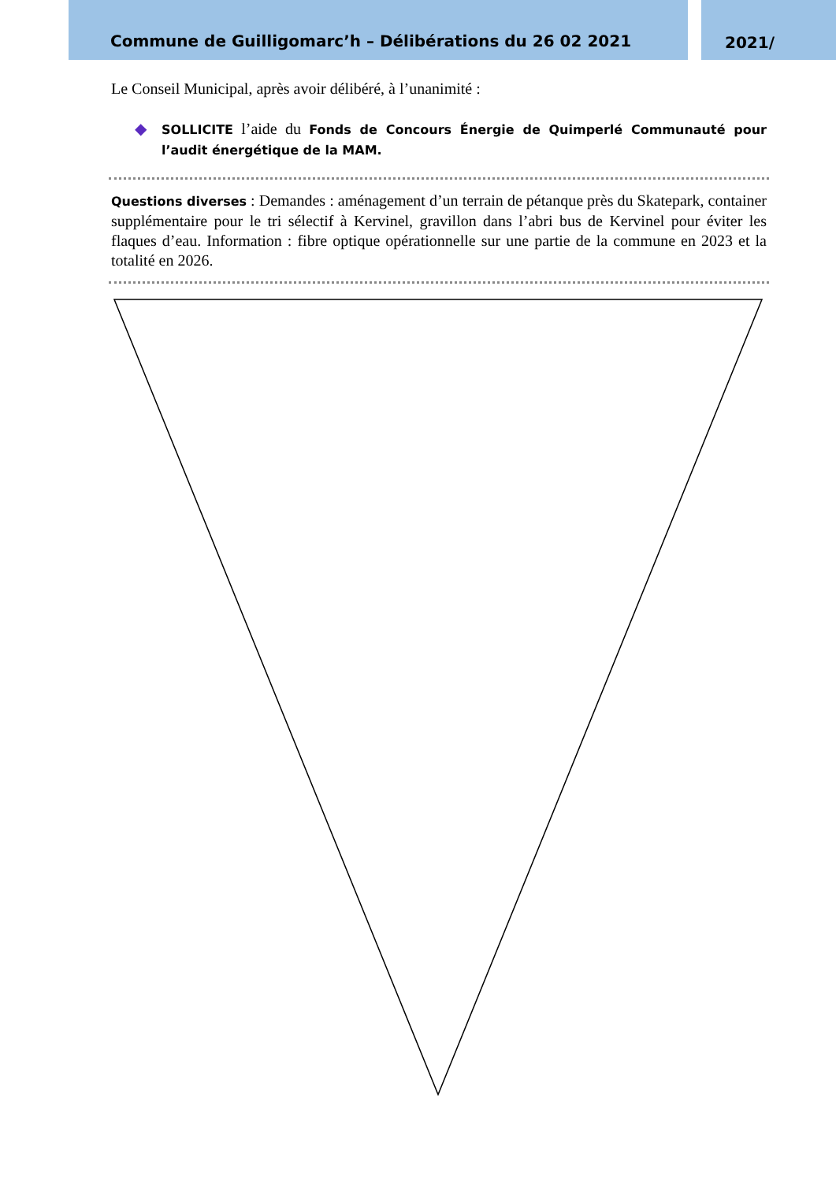Commune de Guilligomarc’h – Délibérations du 26 02 2021 2021/
Le Conseil Municipal, après avoir délibéré, à l’unanimité :
◆
SOLLICITE l’aide du Fonds de Concours Énergie de Quimperlé Communauté pour l’audit énergétique de la MAM.
Questions diverses : Demandes : aménagement d’un terrain de pétanque près du Skatepark, container supplémentaire pour le tri sélectif à Kervinel, gravillon dans l’abri bus de Kervinel pour éviter les flaques d’eau. Information : fibre optique opérationnelle sur une partie de la commune en 2023 et la totalité en 2026.